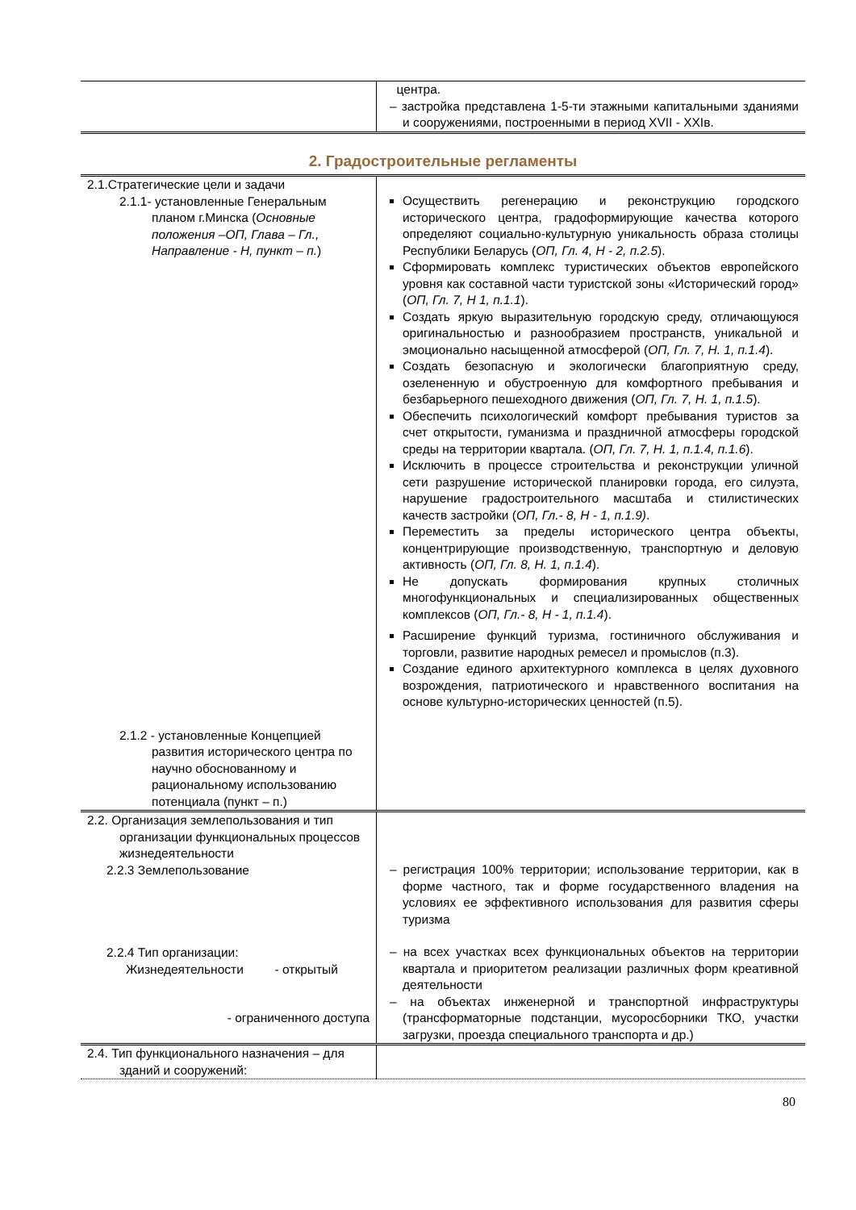| | центра. – застройка представлена 1-5-ти этажными капитальными зданиями и сооружениями, построенными в период XVII - XXIв. |
2. Градостроительные регламенты
| 2.1.Стратегические цели и задачи 2.1.1- установленные Генеральным планом г.Минска ( Основные положения –ОП, Глава – Гл., Направление - Н, пункт – п. ) 2.1.2 - установленные Концепцией развития исторического центра по научно обоснованному и рациональному использованию потенциала (пункт – п.) | Осуществить регенерацию и реконструкцию городского исторического центра, градоформирующие качества которого определяют социально-культурную уникальность образа столицы Республики Беларусь ( ОП, Гл. 4, Н - 2, п.2.5 ). Сформировать комплекс туристических объектов европейского уровня как составной части туристской зоны «Исторический город» ( ОП, Гл. 7, Н 1, п.1.1 ). Создать яркую выразительную городскую среду, отличающуюся оригинальностью и разнообразием пространств, уникальной и эмоционально насыщенной атмосферой ( ОП, Гл. 7, Н. 1, п.1.4 ). Создать безопасную и экологически благоприятную среду, озелененную и обустроенную для комфортного пребывания и безбарьерного пешеходного движения ( ОП, Гл. 7, Н. 1, п.1.5 ). Обеспечить психологический комфорт пребывания туристов за счет открытости, гуманизма и праздничной атмосферы городской среды на территории квартала. ( ОП, Гл. 7, Н. 1, п.1.4, п.1.6 ). Исключить в процессе строительства и реконструкции уличной сети разрушение исторической планировки города, его силуэта, нарушение градостроительного масштаба и стилистических качеств застройки ( ОП, Гл.- 8, Н - 1, п.1.9) . Переместить за пределы исторического центра объекты, концентрирующие производственную, транспортную и деловую активность ( ОП, Гл. 8, Н. 1, п.1.4 ). Не допускать формирования крупных столичных многофункциональных и специализированных общественных комплексов ( ОП, Гл.- 8, Н - 1, п.1.4 ). Расширение функций туризма, гостиничного обслуживания и торговли, развитие народных ремесел и промыслов (п.3). Создание единого архитектурного комплекса в целях духовного возрождения, патриотического и нравственного воспитания на основе культурно-исторических ценностей (п.5). |
| 2.2. Организация землепользования и тип организации функциональных процессов жизнедеятельности 2.2.3 Землепользование 2.2.4 Тип организации: Жизнедеятельности - открытый - ограниченного доступа | – регистрация 100% территории; использование территории, как в форме частного, так и форме государственного владения на условиях ее эффективного использования для развития сферы туризма – на всех участках всех функциональных объектов на территории квартала и приоритетом реализации различных форм креативной деятельности – на объектах инженерной и транспортной инфраструктуры (трансформаторные подстанции, мусоросборники ТКО, участки загрузки, проезда специального транспорта и др.) |
| 2.4. Тип функционального назначения – для зданий и сооружений: | |
80